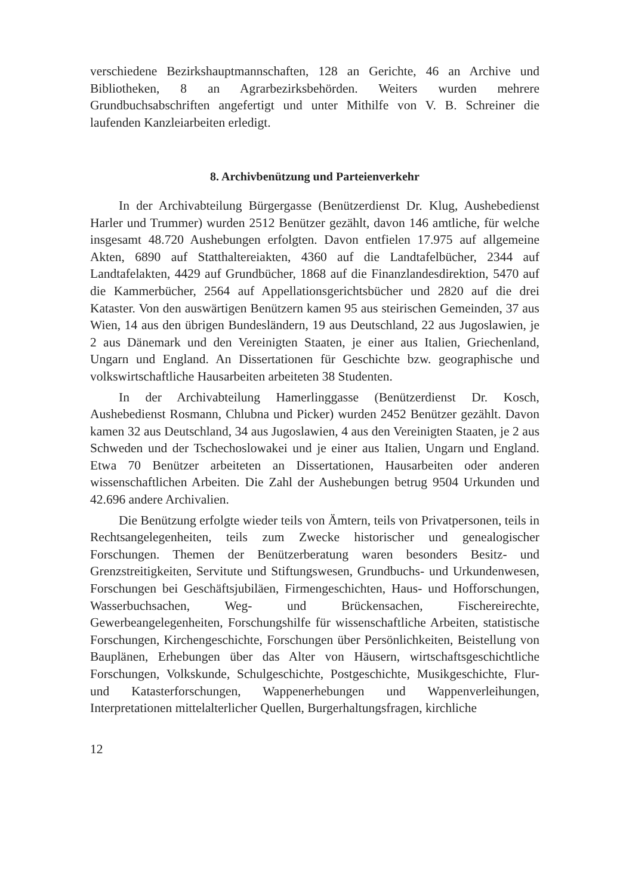verschiedene Bezirkshauptmannschaften, 128 an Gerichte, 46 an Archive und Bibliotheken, 8 an Agrarbezirksbehörden. Weiters wurden mehrere Grundbuchsabschriften angefertigt und unter Mithilfe von V. B. Schreiner die laufenden Kanzleiarbeiten erledigt.
8. Archivbenützung und Parteienverkehr
In der Archivabteilung Bürgergasse (Benützerdienst Dr. Klug, Aushebedienst Harler und Trummer) wurden 2512 Benützer gezählt, davon 146 amtliche, für welche insgesamt 48.720 Aushebungen erfolgten. Davon entfielen 17.975 auf allgemeine Akten, 6890 auf Statthaltereiakten, 4360 auf die Landtafelbücher, 2344 auf Landtafelakten, 4429 auf Grundbücher, 1868 auf die Finanzlandesdirektion, 5470 auf die Kammerbücher, 2564 auf Appellationsgerichtsbücher und 2820 auf die drei Kataster. Von den auswärtigen Benützern kamen 95 aus steirischen Gemeinden, 37 aus Wien, 14 aus den übrigen Bundesländern, 19 aus Deutschland, 22 aus Jugoslawien, je 2 aus Dänemark und den Vereinigten Staaten, je einer aus Italien, Griechenland, Ungarn und England. An Dissertationen für Geschichte bzw. geographische und volkswirtschaftliche Hausarbeiten arbeiteten 38 Studenten.
In der Archivabteilung Hamerlinggasse (Benützerdienst Dr. Kosch, Aushebedienst Rosmann, Chlubna und Picker) wurden 2452 Benützer gezählt. Davon kamen 32 aus Deutschland, 34 aus Jugoslawien, 4 aus den Vereinigten Staaten, je 2 aus Schweden und der Tschechoslowakei und je einer aus Italien, Ungarn und England. Etwa 70 Benützer arbeiteten an Dissertationen, Hausarbeiten oder anderen wissenschaftlichen Arbeiten. Die Zahl der Aushebungen betrug 9504 Urkunden und 42.696 andere Archivalien.
Die Benützung erfolgte wieder teils von Ämtern, teils von Privatpersonen, teils in Rechtsangelegenheiten, teils zum Zwecke historischer und genealogischer Forschungen. Themen der Benützerberatung waren besonders Besitz- und Grenzstreitigkeiten, Servitute und Stiftungswesen, Grundbuchs- und Urkundenwesen, Forschungen bei Geschäftsjubiläen, Firmengeschichten, Haus- und Hofforschungen, Wasserbuchsachen, Weg- und Brückensachen, Fischereirechte, Gewerbeangelegenheiten, Forschungshilfe für wissenschaftliche Arbeiten, statistische Forschungen, Kirchengeschichte, Forschungen über Persönlichkeiten, Beistellung von Bauplänen, Erhebungen über das Alter von Häusern, wirtschaftsgeschichtliche Forschungen, Volkskunde, Schulgeschichte, Postgeschichte, Musikgeschichte, Flur- und Katasterforschungen, Wappenerhebungen und Wappenverleihungen, Interpretationen mittelalterlicher Quellen, Burgerhaltungsfragen, kirchliche
12